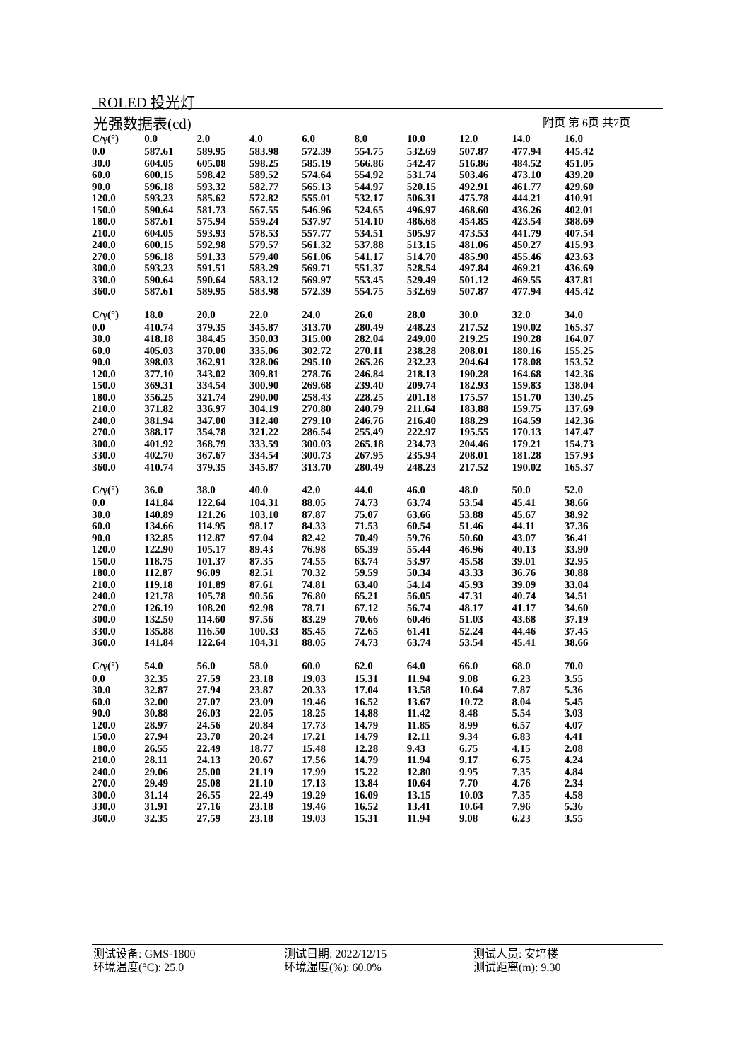ROLED 投光灯
光强数据表(cd) 附页 第 6页 共7页
| C/γ(°) | 0.0 | 2.0 | 4.0 | 6.0 | 8.0 | 10.0 | 12.0 | 14.0 | 16.0 |
| --- | --- | --- | --- | --- | --- | --- | --- | --- | --- |
| 0.0 | 587.61 | 589.95 | 583.98 | 572.39 | 554.75 | 532.69 | 507.87 | 477.94 | 445.42 |
| 30.0 | 604.05 | 605.08 | 598.25 | 585.19 | 566.86 | 542.47 | 516.86 | 484.52 | 451.05 |
| 60.0 | 600.15 | 598.42 | 589.52 | 574.64 | 554.92 | 531.74 | 503.46 | 473.10 | 439.20 |
| 90.0 | 596.18 | 593.32 | 582.77 | 565.13 | 544.97 | 520.15 | 492.91 | 461.77 | 429.60 |
| 120.0 | 593.23 | 585.62 | 572.82 | 555.01 | 532.17 | 506.31 | 475.78 | 444.21 | 410.91 |
| 150.0 | 590.64 | 581.73 | 567.55 | 546.96 | 524.65 | 496.97 | 468.60 | 436.26 | 402.01 |
| 180.0 | 587.61 | 575.94 | 559.24 | 537.97 | 514.10 | 486.68 | 454.85 | 423.54 | 388.69 |
| 210.0 | 604.05 | 593.93 | 578.53 | 557.77 | 534.51 | 505.97 | 473.53 | 441.79 | 407.54 |
| 240.0 | 600.15 | 592.98 | 579.57 | 561.32 | 537.88 | 513.15 | 481.06 | 450.27 | 415.93 |
| 270.0 | 596.18 | 591.33 | 579.40 | 561.06 | 541.17 | 514.70 | 485.90 | 455.46 | 423.63 |
| 300.0 | 593.23 | 591.51 | 583.29 | 569.71 | 551.37 | 528.54 | 497.84 | 469.21 | 436.69 |
| 330.0 | 590.64 | 590.64 | 583.12 | 569.97 | 553.45 | 529.49 | 501.12 | 469.55 | 437.81 |
| 360.0 | 587.61 | 589.95 | 583.98 | 572.39 | 554.75 | 532.69 | 507.87 | 477.94 | 445.42 |
| C/γ(°) | 18.0 | 20.0 | 22.0 | 24.0 | 26.0 | 28.0 | 30.0 | 32.0 | 34.0 |
| 0.0 | 410.74 | 379.35 | 345.87 | 313.70 | 280.49 | 248.23 | 217.52 | 190.02 | 165.37 |
| 30.0 | 418.18 | 384.45 | 350.03 | 315.00 | 282.04 | 249.00 | 219.25 | 190.28 | 164.07 |
| 60.0 | 405.03 | 370.00 | 335.06 | 302.72 | 270.11 | 238.28 | 208.01 | 180.16 | 155.25 |
| 90.0 | 398.03 | 362.91 | 328.06 | 295.10 | 265.26 | 232.23 | 204.64 | 178.08 | 153.52 |
| 120.0 | 377.10 | 343.02 | 309.81 | 278.76 | 246.84 | 218.13 | 190.28 | 164.68 | 142.36 |
| 150.0 | 369.31 | 334.54 | 300.90 | 269.68 | 239.40 | 209.74 | 182.93 | 159.83 | 138.04 |
| 180.0 | 356.25 | 321.74 | 290.00 | 258.43 | 228.25 | 201.18 | 175.57 | 151.70 | 130.25 |
| 210.0 | 371.82 | 336.97 | 304.19 | 270.80 | 240.79 | 211.64 | 183.88 | 159.75 | 137.69 |
| 240.0 | 381.94 | 347.00 | 312.40 | 279.10 | 246.76 | 216.40 | 188.29 | 164.59 | 142.36 |
| 270.0 | 388.17 | 354.78 | 321.22 | 286.54 | 255.49 | 222.97 | 195.55 | 170.13 | 147.47 |
| 300.0 | 401.92 | 368.79 | 333.59 | 300.03 | 265.18 | 234.73 | 204.46 | 179.21 | 154.73 |
| 330.0 | 402.70 | 367.67 | 334.54 | 300.73 | 267.95 | 235.94 | 208.01 | 181.28 | 157.93 |
| 360.0 | 410.74 | 379.35 | 345.87 | 313.70 | 280.49 | 248.23 | 217.52 | 190.02 | 165.37 |
| C/γ(°) | 36.0 | 38.0 | 40.0 | 42.0 | 44.0 | 46.0 | 48.0 | 50.0 | 52.0 |
| 0.0 | 141.84 | 122.64 | 104.31 | 88.05 | 74.73 | 63.74 | 53.54 | 45.41 | 38.66 |
| 30.0 | 140.89 | 121.26 | 103.10 | 87.87 | 75.07 | 63.66 | 53.88 | 45.67 | 38.92 |
| 60.0 | 134.66 | 114.95 | 98.17 | 84.33 | 71.53 | 60.54 | 51.46 | 44.11 | 37.36 |
| 90.0 | 132.85 | 112.87 | 97.04 | 82.42 | 70.49 | 59.76 | 50.60 | 43.07 | 36.41 |
| 120.0 | 122.90 | 105.17 | 89.43 | 76.98 | 65.39 | 55.44 | 46.96 | 40.13 | 33.90 |
| 150.0 | 118.75 | 101.37 | 87.35 | 74.55 | 63.74 | 53.97 | 45.58 | 39.01 | 32.95 |
| 180.0 | 112.87 | 96.09 | 82.51 | 70.32 | 59.59 | 50.34 | 43.33 | 36.76 | 30.88 |
| 210.0 | 119.18 | 101.89 | 87.61 | 74.81 | 63.40 | 54.14 | 45.93 | 39.09 | 33.04 |
| 240.0 | 121.78 | 105.78 | 90.56 | 76.80 | 65.21 | 56.05 | 47.31 | 40.74 | 34.51 |
| 270.0 | 126.19 | 108.20 | 92.98 | 78.71 | 67.12 | 56.74 | 48.17 | 41.17 | 34.60 |
| 300.0 | 132.50 | 114.60 | 97.56 | 83.29 | 70.66 | 60.46 | 51.03 | 43.68 | 37.19 |
| 330.0 | 135.88 | 116.50 | 100.33 | 85.45 | 72.65 | 61.41 | 52.24 | 44.46 | 37.45 |
| 360.0 | 141.84 | 122.64 | 104.31 | 88.05 | 74.73 | 63.74 | 53.54 | 45.41 | 38.66 |
| C/γ(°) | 54.0 | 56.0 | 58.0 | 60.0 | 62.0 | 64.0 | 66.0 | 68.0 | 70.0 |
| 0.0 | 32.35 | 27.59 | 23.18 | 19.03 | 15.31 | 11.94 | 9.08 | 6.23 | 3.55 |
| 30.0 | 32.87 | 27.94 | 23.87 | 20.33 | 17.04 | 13.58 | 10.64 | 7.87 | 5.36 |
| 60.0 | 32.00 | 27.07 | 23.09 | 19.46 | 16.52 | 13.67 | 10.72 | 8.04 | 5.45 |
| 90.0 | 30.88 | 26.03 | 22.05 | 18.25 | 14.88 | 11.42 | 8.48 | 5.54 | 3.03 |
| 120.0 | 28.97 | 24.56 | 20.84 | 17.73 | 14.79 | 11.85 | 8.99 | 6.57 | 4.07 |
| 150.0 | 27.94 | 23.70 | 20.24 | 17.21 | 14.79 | 12.11 | 9.34 | 6.83 | 4.41 |
| 180.0 | 26.55 | 22.49 | 18.77 | 15.48 | 12.28 | 9.43 | 6.75 | 4.15 | 2.08 |
| 210.0 | 28.11 | 24.13 | 20.67 | 17.56 | 14.79 | 11.94 | 9.17 | 6.75 | 4.24 |
| 240.0 | 29.06 | 25.00 | 21.19 | 17.99 | 15.22 | 12.80 | 9.95 | 7.35 | 4.84 |
| 270.0 | 29.49 | 25.08 | 21.10 | 17.13 | 13.84 | 10.64 | 7.70 | 4.76 | 2.34 |
| 300.0 | 31.14 | 26.55 | 22.49 | 19.29 | 16.09 | 13.15 | 10.03 | 7.35 | 4.58 |
| 330.0 | 31.91 | 27.16 | 23.18 | 19.46 | 16.52 | 13.41 | 10.64 | 7.96 | 5.36 |
| 360.0 | 32.35 | 27.59 | 23.18 | 19.03 | 15.31 | 11.94 | 9.08 | 6.23 | 3.55 |
测试设备: GMS-1800
测试日期: 2022/12/15
测试人员: 安培楼
环境温度(°C): 25.0
环境湿度(%): 60.0%
测试距离(m): 9.30